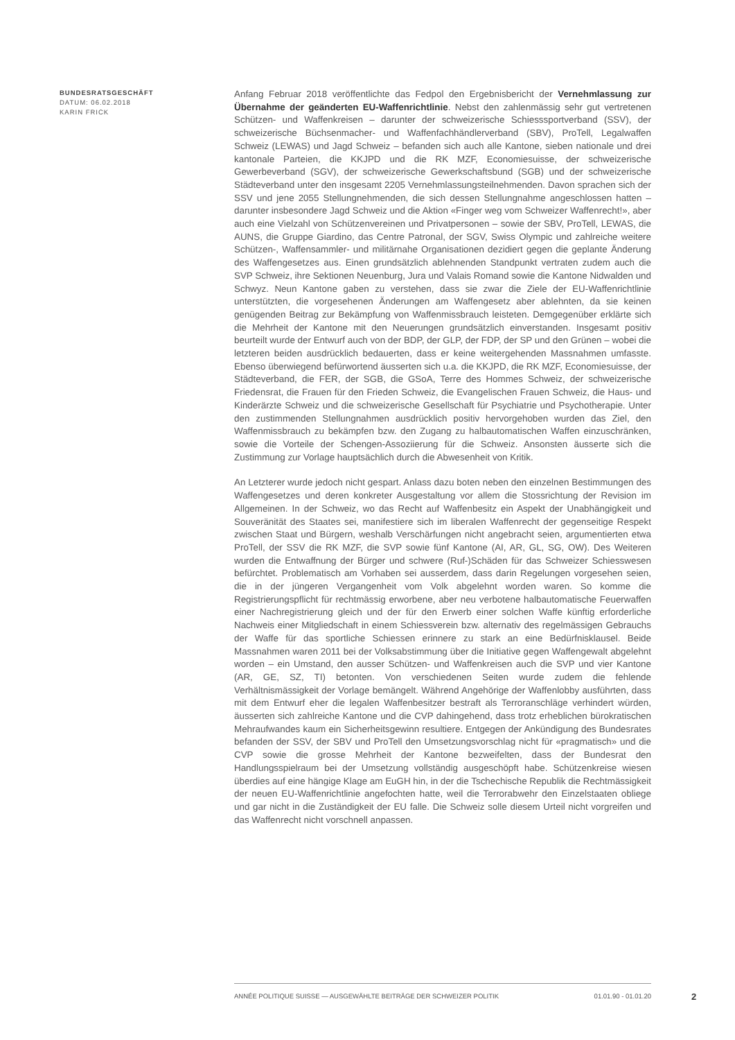BUNDESRATSGESCHÄFT
DATUM: 06.02.2018
KARIN FRICK
Anfang Februar 2018 veröffentlichte das Fedpol den Ergebnisbericht der Vernehmlassung zur Übernahme der geänderten EU-Waffenrichtlinie. Nebst den zahlenmässig sehr gut vertretenen Schützen- und Waffenkreisen – darunter der schweizerische Schiesssportverband (SSV), der schweizerische Büchsenmacher- und Waffenfachhändlerverband (SBV), ProTell, Legalwaffen Schweiz (LEWAS) und Jagd Schweiz – befanden sich auch alle Kantone, sieben nationale und drei kantonale Parteien, die KKJPD und die RK MZF, Economiesuisse, der schweizerische Gewerbeverband (SGV), der schweizerische Gewerkschaftsbund (SGB) und der schweizerische Städteverband unter den insgesamt 2205 Vernehmlassungsteilnehmenden. Davon sprachen sich der SSV und jene 2055 Stellungnehmenden, die sich dessen Stellungnahme angeschlossen hatten – darunter insbesondere Jagd Schweiz und die Aktion «Finger weg vom Schweizer Waffenrecht!», aber auch eine Vielzahl von Schützenvereinen und Privatpersonen – sowie der SBV, ProTell, LEWAS, die AUNS, die Gruppe Giardino, das Centre Patronal, der SGV, Swiss Olympic und zahlreiche weitere Schützen-, Waffensammler- und militärnahe Organisationen dezidiert gegen die geplante Änderung des Waffengesetzes aus. Einen grundsätzlich ablehnenden Standpunkt vertraten zudem auch die SVP Schweiz, ihre Sektionen Neuenburg, Jura und Valais Romand sowie die Kantone Nidwalden und Schwyz. Neun Kantone gaben zu verstehen, dass sie zwar die Ziele der EU-Waffenrichtlinie unterstützten, die vorgesehenen Änderungen am Waffengesetz aber ablehnten, da sie keinen genügenden Beitrag zur Bekämpfung von Waffenmissbrauch leisteten. Demgegenüber erklärte sich die Mehrheit der Kantone mit den Neuerungen grundsätzlich einverstanden. Insgesamt positiv beurteilt wurde der Entwurf auch von der BDP, der GLP, der FDP, der SP und den Grünen – wobei die letzteren beiden ausdrücklich bedauerten, dass er keine weitergehenden Massnahmen umfasste. Ebenso überwiegend befürwortend äusserten sich u.a. die KKJPD, die RK MZF, Economiesuisse, der Städteverband, die FER, der SGB, die GSoA, Terre des Hommes Schweiz, der schweizerische Friedensrat, die Frauen für den Frieden Schweiz, die Evangelischen Frauen Schweiz, die Haus- und Kinderärzte Schweiz und die schweizerische Gesellschaft für Psychiatrie und Psychotherapie. Unter den zustimmenden Stellungnahmen ausdrücklich positiv hervorgehoben wurden das Ziel, den Waffenmissbrauch zu bekämpfen bzw. den Zugang zu halbautomatischen Waffen einzuschränken, sowie die Vorteile der Schengen-Assoziierung für die Schweiz. Ansonsten äusserte sich die Zustimmung zur Vorlage hauptsächlich durch die Abwesenheit von Kritik.
An Letzterer wurde jedoch nicht gespart. Anlass dazu boten neben den einzelnen Bestimmungen des Waffengesetzes und deren konkreter Ausgestaltung vor allem die Stossrichtung der Revision im Allgemeinen. In der Schweiz, wo das Recht auf Waffenbesitz ein Aspekt der Unabhängigkeit und Souveränität des Staates sei, manifestiere sich im liberalen Waffenrecht der gegenseitige Respekt zwischen Staat und Bürgern, weshalb Verschärfungen nicht angebracht seien, argumentierten etwa ProTell, der SSV die RK MZF, die SVP sowie fünf Kantone (AI, AR, GL, SG, OW). Des Weiteren wurden die Entwaffnung der Bürger und schwere (Ruf-)Schäden für das Schweizer Schiesswesen befürchtet. Problematisch am Vorhaben sei ausserdem, dass darin Regelungen vorgesehen seien, die in der jüngeren Vergangenheit vom Volk abgelehnt worden waren. So komme die Registrierungspflicht für rechtmässig erworbene, aber neu verbotene halbautomatische Feuerwaffen einer Nachregistrierung gleich und der für den Erwerb einer solchen Waffe künftig erforderliche Nachweis einer Mitgliedschaft in einem Schiessverein bzw. alternativ des regelmässigen Gebrauchs der Waffe für das sportliche Schiessen erinnere zu stark an eine Bedürfnisklausel. Beide Massnahmen waren 2011 bei der Volksabstimmung über die Initiative gegen Waffengewalt abgelehnt worden – ein Umstand, den ausser Schützen- und Waffenkreisen auch die SVP und vier Kantone (AR, GE, SZ, TI) betonten. Von verschiedenen Seiten wurde zudem die fehlende Verhältnismässigkeit der Vorlage bemängelt. Während Angehörige der Waffenlobby ausführten, dass mit dem Entwurf eher die legalen Waffenbesitzer bestraft als Terroranschläge verhindert würden, äusserten sich zahlreiche Kantone und die CVP dahingehend, dass trotz erheblichen bürokratischen Mehraufwandes kaum ein Sicherheitsgewinn resultiere. Entgegen der Ankündigung des Bundesrates befanden der SSV, der SBV und ProTell den Umsetzungsvorschlag nicht für «pragmatisch» und die CVP sowie die grosse Mehrheit der Kantone bezweifelten, dass der Bundesrat den Handlungsspielraum bei der Umsetzung vollständig ausgeschöpft habe. Schützenkreise wiesen überdies auf eine hängige Klage am EuGH hin, in der die Tschechische Republik die Rechtmässigkeit der neuen EU-Waffenrichtlinie angefochten hatte, weil die Terrorabwehr den Einzelstaaten obliege und gar nicht in die Zuständigkeit der EU falle. Die Schweiz solle diesem Urteil nicht vorgreifen und das Waffenrecht nicht vorschnell anpassen.
ANNÉE POLITIQUE SUISSE — AUSGEWÄHLTE BEITRÄGE DER SCHWEIZER POLITIK 01.01.90 - 01.01.20
2